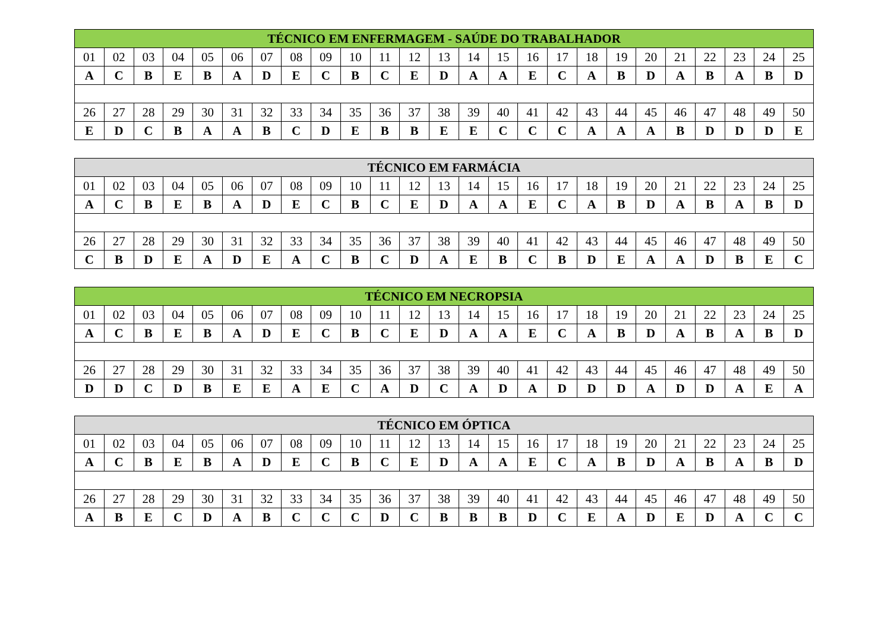| TÉCNICO EM ENFERMAGEM - SAÚDE DO TRABALHADOR | | | | | | | | | | | | | | | | | | | | | | | | |
| --- | --- | --- | --- | --- | --- | --- | --- | --- | --- | --- | --- | --- | --- | --- | --- | --- | --- | --- | --- | --- | --- | --- | --- | --- |
| 01 | 02 | 03 | 04 | 05 | 06 | 07 | 08 | 09 | 10 | 11 | 12 | 13 | 14 | 15 | 16 | 17 | 18 | 19 | 20 | 21 | 22 | 23 | 24 | 25 |
| A | C | B | E | B | A | D | E | C | B | C | E | D | A | A | E | C | A | B | D | A | B | A | B | D |
| 26 | 27 | 28 | 29 | 30 | 31 | 32 | 33 | 34 | 35 | 36 | 37 | 38 | 39 | 40 | 41 | 42 | 43 | 44 | 45 | 46 | 47 | 48 | 49 | 50 |
| E | D | C | B | A | A | B | C | D | E | B | B | E | E | C | C | C | A | A | A | B | D | D | D | E |
| TÉCNICO EM FARMÁCIA | | | | | | | | | | | | | | | | | | | | | | | | |
| --- | --- | --- | --- | --- | --- | --- | --- | --- | --- | --- | --- | --- | --- | --- | --- | --- | --- | --- | --- | --- | --- | --- | --- | --- |
| 01 | 02 | 03 | 04 | 05 | 06 | 07 | 08 | 09 | 10 | 11 | 12 | 13 | 14 | 15 | 16 | 17 | 18 | 19 | 20 | 21 | 22 | 23 | 24 | 25 |
| A | C | B | E | B | A | D | E | C | B | C | E | D | A | A | E | C | A | B | D | A | B | A | B | D |
| 26 | 27 | 28 | 29 | 30 | 31 | 32 | 33 | 34 | 35 | 36 | 37 | 38 | 39 | 40 | 41 | 42 | 43 | 44 | 45 | 46 | 47 | 48 | 49 | 50 |
| C | B | D | E | A | D | E | A | C | B | C | D | A | E | B | C | B | D | E | A | A | D | B | E | C |
| TÉCNICO EM NECROPSIA | | | | | | | | | | | | | | | | | | | | | | | | |
| --- | --- | --- | --- | --- | --- | --- | --- | --- | --- | --- | --- | --- | --- | --- | --- | --- | --- | --- | --- | --- | --- | --- | --- | --- |
| 01 | 02 | 03 | 04 | 05 | 06 | 07 | 08 | 09 | 10 | 11 | 12 | 13 | 14 | 15 | 16 | 17 | 18 | 19 | 20 | 21 | 22 | 23 | 24 | 25 |
| A | C | B | E | B | A | D | E | C | B | C | E | D | A | A | E | C | A | B | D | A | B | A | B | D |
| 26 | 27 | 28 | 29 | 30 | 31 | 32 | 33 | 34 | 35 | 36 | 37 | 38 | 39 | 40 | 41 | 42 | 43 | 44 | 45 | 46 | 47 | 48 | 49 | 50 |
| D | D | C | D | B | E | E | A | E | C | A | D | C | A | D | A | D | D | D | A | D | D | A | E | A |
| TÉCNICO EM ÓPTICA | | | | | | | | | | | | | | | | | | | | | | | | |
| --- | --- | --- | --- | --- | --- | --- | --- | --- | --- | --- | --- | --- | --- | --- | --- | --- | --- | --- | --- | --- | --- | --- | --- | --- |
| 01 | 02 | 03 | 04 | 05 | 06 | 07 | 08 | 09 | 10 | 11 | 12 | 13 | 14 | 15 | 16 | 17 | 18 | 19 | 20 | 21 | 22 | 23 | 24 | 25 |
| A | C | B | E | B | A | D | E | C | B | C | E | D | A | A | E | C | A | B | D | A | B | A | B | D |
| 26 | 27 | 28 | 29 | 30 | 31 | 32 | 33 | 34 | 35 | 36 | 37 | 38 | 39 | 40 | 41 | 42 | 43 | 44 | 45 | 46 | 47 | 48 | 49 | 50 |
| A | B | E | C | D | A | B | C | C | C | D | C | B | B | B | D | C | E | A | D | E | D | A | C | C |